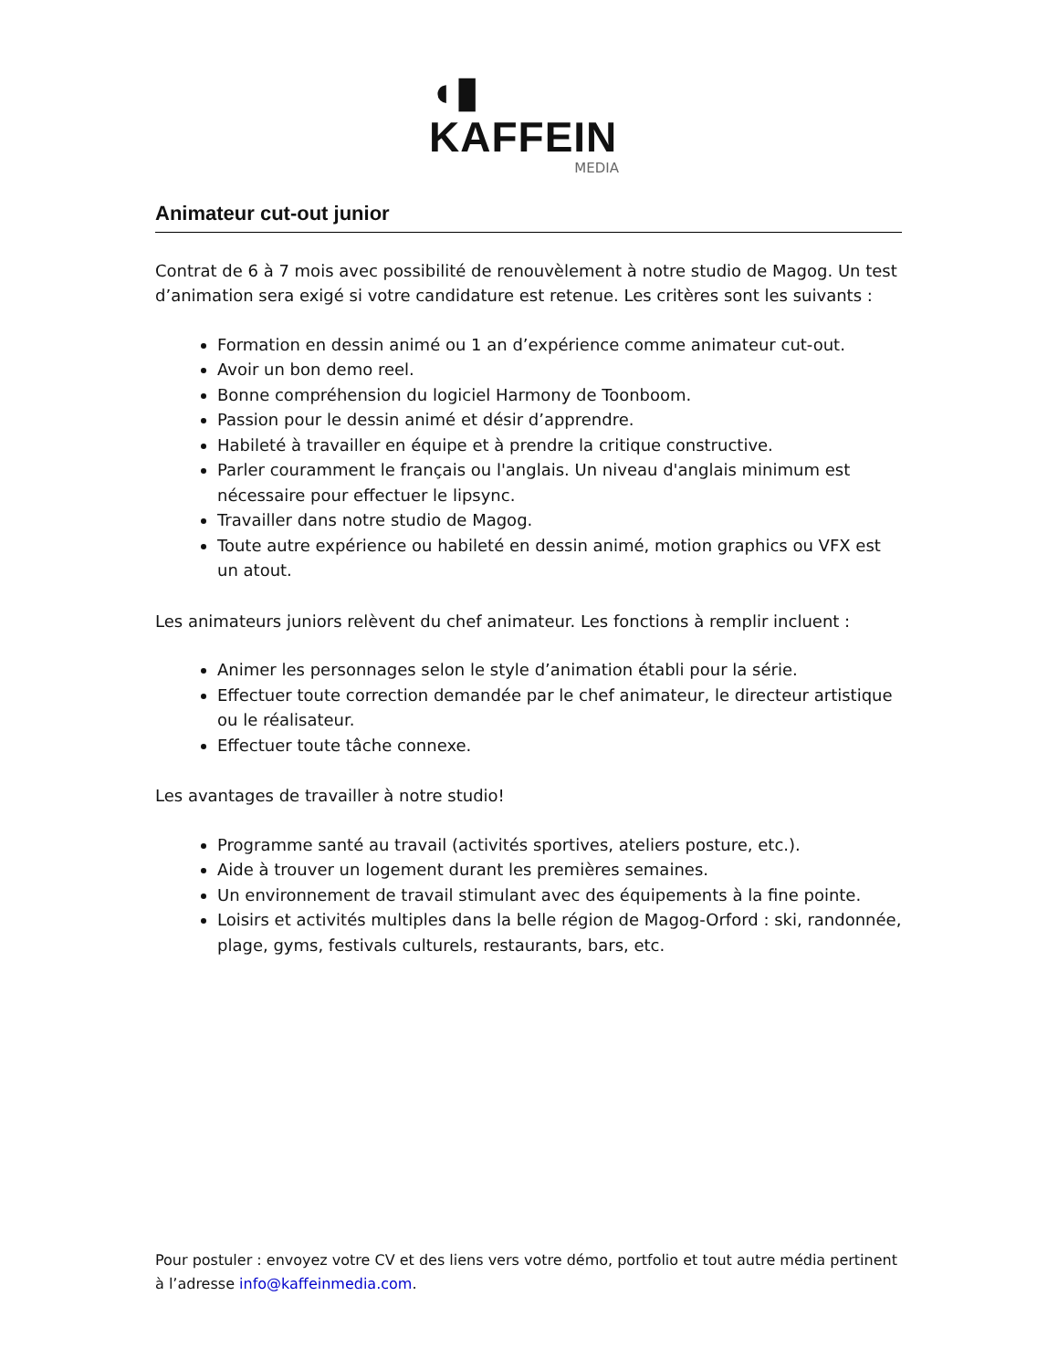◖▮ KAFFEIN
MEDIA
Animateur cut-out junior
Contrat de 6 à 7 mois avec possibilité de renouvèlement à notre studio de Magog. Un test d’animation sera exigé si votre candidature est retenue. Les critères sont les suivants :
Formation en dessin animé ou 1 an d’expérience comme animateur cut-out.
Avoir un bon demo reel.
Bonne compréhension du logiciel Harmony de Toonboom.
Passion pour le dessin animé et désir d’apprendre.
Habileté à travailler en équipe et à prendre la critique constructive.
Parler couramment le français ou l'anglais. Un niveau d'anglais minimum est nécessaire pour effectuer le lipsync.
Travailler dans notre studio de Magog.
Toute autre expérience ou habileté en dessin animé, motion graphics ou VFX est un atout.
Les animateurs juniors relèvent du chef animateur. Les fonctions à remplir incluent :
Animer les personnages selon le style d’animation établi pour la série.
Effectuer toute correction demandée par le chef animateur, le directeur artistique ou le réalisateur.
Effectuer toute tâche connexe.
Les avantages de travailler à notre studio!
Programme santé au travail (activités sportives, ateliers posture, etc.).
Aide à trouver un logement durant les premières semaines.
Un environnement de travail stimulant avec des équipements à la fine pointe.
Loisirs et activités multiples dans la belle région de Magog-Orford : ski, randonnée, plage, gyms, festivals culturels, restaurants, bars, etc.
Pour postuler : envoyez votre CV et des liens vers votre démo, portfolio et tout autre média pertinent à l’adresse info@kaffeinmedia.com.